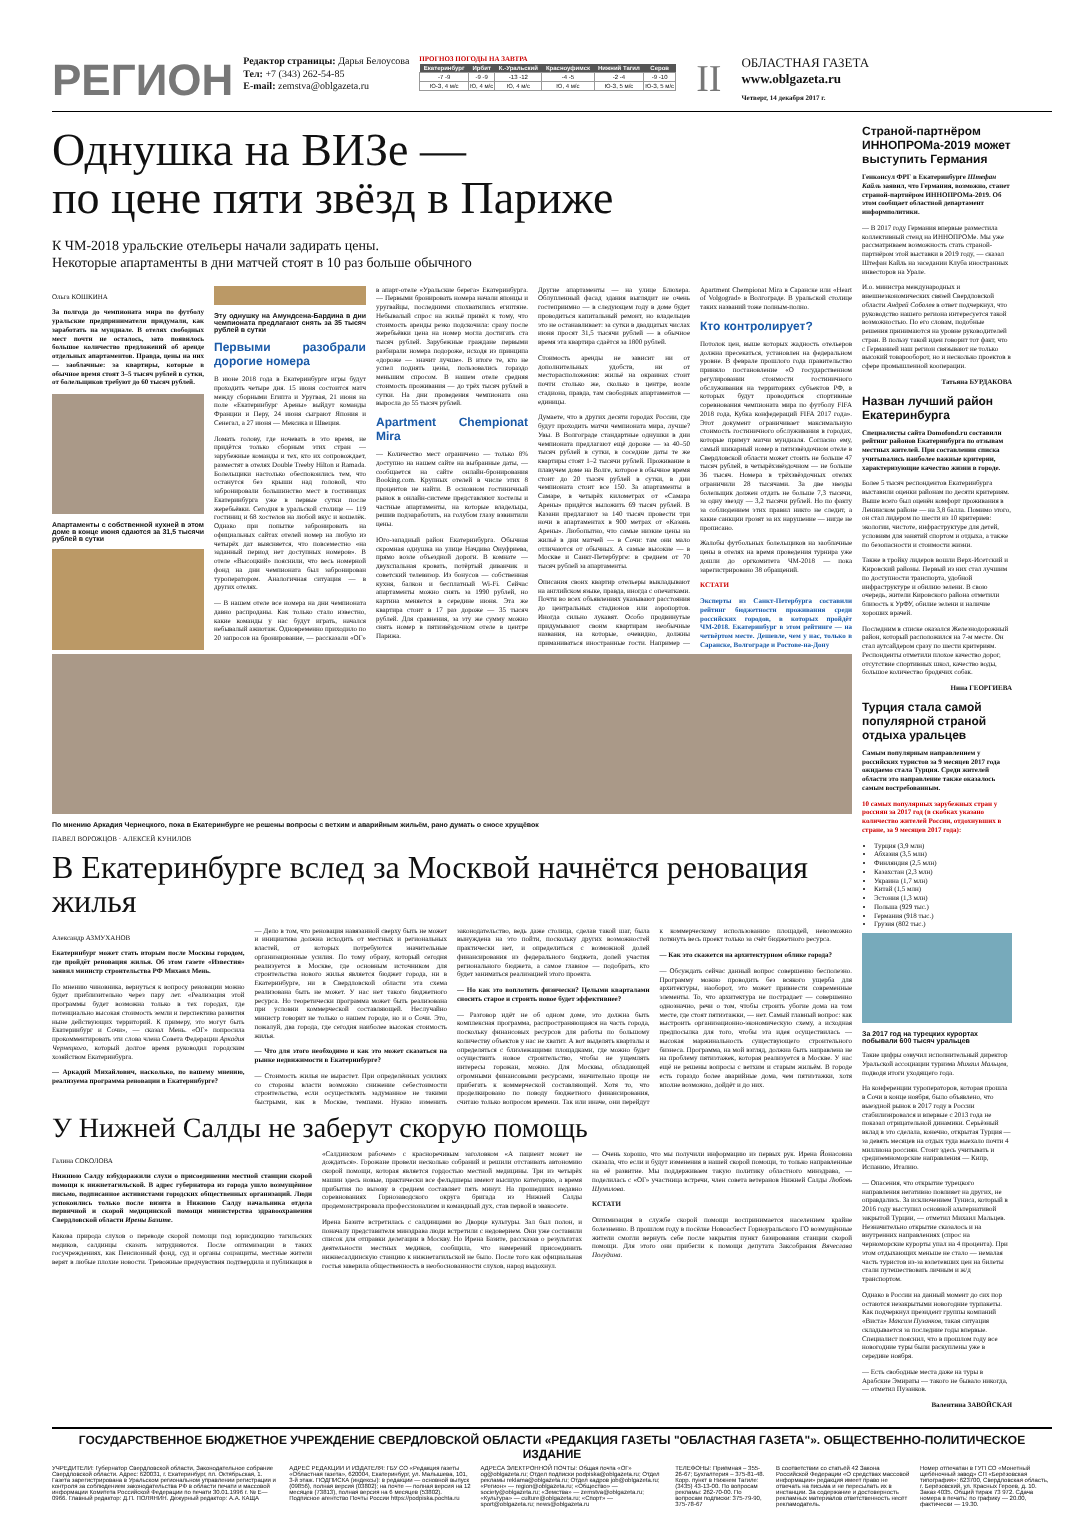РЕГИОН
Редактор страницы: Дарья Белоусова
Тел: +7 (343) 262-54-85
E-mail: zemstva@oblgazeta.ru
ПРОГНОЗ ПОГОДЫ НА ЗАВТРА
| Екатеринбург | Ирбит | К.-Уральский | Красноуфимск | Нижний Тагил | Серов |
| --- | --- | --- | --- | --- | --- |
| -7 -9 | -9 -9 | -13 -12 | -4 -5 | -2 -4 | -9 -10 |
| Ю-З, 4 м/с | Ю, 4 м/с | Ю, 4 м/с | Ю, 4 м/с | Ю-З, 5 м/с | Ю-З, 5 м/с |
II
ОБЛАСТНАЯ ГАЗЕТА
www.oblgazeta.ru
Четверг, 14 декабря 2017 г.
Однушка на ВИЗе —
по цене пяти звёзд в Париже
К ЧМ-2018 уральские отельеры начали задирать цены.
Некоторые апартаменты в дни матчей стоят в 10 раз больше обычного
Ольга КОШКИНА
За полгода до чемпионата мира по футболу уральские предприниматели придумали, как заработать на мундиале. В отелях свободных мест почти не осталось, зато появилось большое количество предложений об аренде отдельных апартаментов. Правда, цены на них — заоблачные: за квартиры, которые в обычное время стоят 3–5 тысяч рублей в сутки, от болельщиков требуют до 60 тысяч рублей.
Апартаменты с собственной кухней в этом доме в конце июня сдаются за 31,5 тысячи рублей в сутки
Эту однушку на Амундсена-Бардина в дни чемпионата предлагают снять за 35 тысяч рублей в сутки
Первыми разобрали дорогие номера
В июне 2018 года в Екатеринбурге игры будут проходить четыре дня. 15 июня состоится матч между сборными Египта и Уругвая, 21 июня на поле «Екатеринбург Арены» выйдут команды Франции и Перу, 24 июня сыграют Япония и Сенегал, а 27 июня — Мексика и Швеция.
Ломать голову, где ночевать в это время, не придётся только сборным этих стран — зарубежные команды и тех, кто их сопровождает, разместят в отелях Double Treeby Hilton и Ramada. Болельщики настолько обеспокоились тем, что останутся без крыши над головой, что забронировали большинство мест в гостиницах Екатеринбурга уже в первые сутки после жеребьёвки. Сегодня в уральской столице — 119 гостиниц и 68 хостелов на любой вкус и кошелёк. Однако при попытке забронировать на официальных сайтах отелей номер на любую из четырёх дат выясняется, что повсеместно «на заданный период нет доступных номеров». В отеле «Высоцкий» пояснили, что весь номерной фонд на дни чемпионата был забронирован туроператором. Аналогичная ситуация — в других отелях.
— В нашем отеле все номера на дни чемпионата давно распроданы. Как только стало известно, какие команды у нас будут играть, начался небывалый ажиотаж. Одновременно приходило по 20 запросов на бронирование, — рассказали «ОГ» в апарт-отеле «Уральские берега» Екатеринбурга. — Первыми бронировать номера начали японцы и уругвайцы, последними спохватились египтяне. Небывалый спрос на жильё привёл к тому, что стоимость аренды резко подскочила: сразу после жеребьёвки цена на номер могла достигать ста тысяч рублей. Зарубежные граждане первыми разбирали номера подороже, исходя из принципа «дороже — значит лучше». В итоге те, кто не успел поднять цены, пользовались гораздо меньшим спросом. В нашем отеле средняя стоимость проживания — до трёх тысяч рублей в сутки. На дни проведения чемпионата она выросла до 55 тысяч рублей.
Apartment Chempionat Mira
— Количество мест ограничено — только 8% доступно на нашем сайте на выбранные даты, — сообщается на сайте онлайн-бронирования Booking.com. Крупных отелей в числе этих 8 процентов не найти. В основном гостиничный рынок в онлайн-системе представляют хостелы и частные апартаменты, на которые владельцы, решив подзаработать, на голубом глазу взвинтили цены.
Юго-западный район Екатеринбурга. Обычная скромная однушка на улице Начдива Онуфриева, прямо возле объездной дороги. В комнате — двухспальная кровать, потёртый диванчик и советский телевизор. Из бонусов — собственная кухня, балкон и бесплатный Wi-Fi. Сейчас апартаменты можно снять за 1990 рублей, но картина меняется в середине июня. Эта же квартира стоит в 17 раз дороже — 35 тысяч рублей. Для сравнения, за эту же сумму можно снять номер в пятизвёздочном отеле в центре Парижа.
Другие апартаменты — на улице Блюхера. Облупленный фасад здания выглядит не очень гостеприимно — в следующем году в доме будет проводиться капитальный ремонт, но владельцев это не останавливает: за сутки в двадцатых числах июня просят 31,5 тысячи рублей — в обычное время эта квартира сдаётся за 1800 рублей.
Стоимость аренды не зависит ни от дополнительных удобств, ни от месторасположения: жильё на окраинах стоит почти столько же, сколько в центре, возле стадиона, правда, там свободных апартаментов — единицы.
Думаете, что в других десяти городах России, где будут проходить матчи чемпионата мира, лучше? Увы. В Волгограде стандартные однушки в дни чемпионата предлагают ещё дороже — за 40–50 тысяч рублей в сутки, в соседние даты те же квартиры стоят 1–2 тысячи рублей. Проживание в плавучем доме на Волге, которое в обычное время стоит до 20 тысяч рублей в сутки, в дни чемпионата стоит все 150. За апартаменты в Самаре, в четырёх километрах от «Самара Арены» придётся выложить 69 тысяч рублей. В Казани предлагают за 140 тысяч провести три ночи в апартаментах в 900 метрах от «Казань Арены». Любопытно, что самые низкие цены на жильё в дни матчей — в Сочи: там они мало отличаются от обычных. А самые высокие — в Москве и Санкт-Петербурге: в среднем от 70 тысяч рублей за апартаменты.
Описания своих квартир отельеры выкладывают на английском языке, правда, иногда с опечатками. Почти во всех объявлениях указывают расстояния до центральных стадионов или аэропортов. Иногда сильно лукавят. Особо продвинутые придумывают своим квартирам необычные названия, на которые, очевидно, должны приманиваться иностранные гости. Например — Apartment Chempionat Mira в Саранске или «Heart of Volgograd» в Волгограде. В уральской столице таких названий тоже полным-полно.
Кто контролирует?
Потолок цен, выше которых жадность отельеров должна пресекаться, установлен на федеральном уровне. В феврале прошлого года правительство приняло постановление «О государственном регулировании стоимости гостиничного обслуживания на территориях субъектов РФ, в которых будут проводиться спортивные соревнования чемпионата мира по футболу FIFA 2018 года, Кубка конфедераций FIFA 2017 года». Этот документ ограничивает максимальную стоимость гостиничного обслуживания в городах, которые примут матчи мундиаля. Согласно ему, самый шикарный номер в пятизвёздочном отеле в Свердловской области может стоить не больше 47 тысяч рублей, в четырёхзвёздочном — не больше 36 тысяч. Номера в трёхзвёздочных отелях ограничили 28 тысячами. За две звезды болельщик должен отдать не больше 7,3 тысячи, за одну звезду — 3,2 тысячи рублей. Но по факту за соблюдением этих правил никто не следит, а какие санкции грозят за их нарушение — нигде не прописано.
Жалобы футбольных болельщиков на заоблачные цены в отелях на время проведения турнира уже дошли до оргкомитета ЧМ-2018 — пока зарегистрировано 38 обращений.
КСТАТИ
Эксперты из Санкт-Петербурга составили рейтинг бюджетности проживания среди российских городов, в которых пройдёт ЧМ-2018. Екатеринбург в этом рейтинге — на четвёртом месте. Дешевле, чем у нас, только в Саранске, Волгограде и Ростове-на-Дону
По мнению Аркадия Чернецкого, пока в Екатеринбурге не решены вопросы с ветхим и аварийным жильём, рано думать о сносе хрущёвок
ПАВЕЛ ВОРОЖЦОВ · АЛЕКСЕЙ КУНИЛОВ
В Екатеринбурге вслед за Москвой начнётся реновация жилья
Александр АЗМУХАНОВ
Екатеринбург может стать вторым после Москвы городом, где пройдёт реновация жилья. Об этом газете «Известия» заявил министр строительства РФ Михаил Мень.
По мнению чиновника, вернуться к вопросу реновации можно будет приблизительно через пару лет. «Реализация этой программы будет возможна только в тех городах, где потенциально высокая стоимость земли и перспектива развития ныне действующих территорий. К примеру, это могут быть Екатеринбург и Сочи», — сказал Мень. «ОГ» попросила прокомментировать эти слова члена Совета Федерации Аркадия Чернецкого, который долгое время руководил городским хозяйством Екатеринбурга.
— Аркадий Михайлович, насколько, по вашему мнению, реализуема программа реновации в Екатеринбурге?
— Дело в том, что реновация навязанной сверху быть не может и инициатива должна исходить от местных и региональных властей, от которых потребуются значительные организационные усилия. По тому образу, который сегодня реализуется в Москве, где основным источником для строительства нового жилья является бюджет города, ни в Екатеринбурге, ни в Свердловской области эта схема реализована быть не может. У нас нет такого бюджетного ресурса. Но теоретически программа может быть реализована при условии коммерческой составляющей. Неслучайно министр говорит не только о нашем городе, но и о Сочи. Это, пожалуй, два города, где сегодня наиболее высокая стоимость жилья.
— Что для этого необходимо и как это может сказаться на рынке недвижимости в Екатеринбурге?
— Стоимость жилья не вырастет. При определённых усилиях со стороны власти возможно снижение себестоимости строительства, если осуществлять задуманное не такими быстрыми, как в Москве, темпами. Нужно изменить законодательство, ведь даже столица, сделав такой шаг, была вынуждена на это пойти, поскольку других возможностей практически нет, и определиться с возможной долей финансирования из федерального бюджета, долей участия регионального бюджета, а самое главное — подобрать, кто будет заниматься реализацией этого проекта.
— Но как это воплотить физически? Целыми кварталами сносить старое и строить новое будет эффективнее?
— Разговор идёт не об одном доме, это должна быть комплексная программа, распространяющаяся на часть города, поскольку финансовых ресурсов для работы по большому количеству объектов у нас не хватит. А вот выделять кварталы и определяться с близлежащими площадками, где можно будет осуществить новое строительство, чтобы не ущемлять интересы горожан, можно. Для Москвы, обладающей огромными финансовыми ресурсами, значительно проще не прибегать к коммерческой составляющей. Хотя то, что проделкировано по поводу бюджетного финансирования, считаю только вопросом времени. Так или иначе, они перейдут к коммерческому использованию площадей, невозможно потянуть весь проект только за счёт бюджетного ресурса.
— Как это скажется на архитектурном облике города?
— Обсуждать сейчас данный вопрос совершенно бесполезно. Программу можно проводить без всякого ущерба для архитектуры, наоборот, это может привнести современные элементы. То, что архитектура не пострадает — совершенно однозначно, речи о том, чтобы строить убогие дома на том месте, где стоят пятиэтажки, — нет. Самый главный вопрос: как выстроить организационно-экономическую схему, а исходная предпосылка для того, чтобы эта идея осуществилась — высокая маржинальность существующего строительного бизнеса. Программа, на мой взгляд, должна быть направлена не на проблему пятиэтажек, которая реализуется в Москве. У нас ещё не решены вопросы с ветхим и старым жильём. В городе есть гораздо более аварийные дома, чем пятиэтажки, хотя вполне возможно, дойдёт и до них.
У Нижней Салды не заберут скорую помощь
Галина СОКОЛОВА
Нижнюю Салду взбудоражили слухи о присоединении местной станции скорой помощи к нижнетагильской. В адрес губернатора из города ушло возмущённое письмо, подписанное активистами городских общественных организаций. Люди успокоились только после визита в Нижнюю Салду начальника отдела первичной и скорой медицинской помощи министерства здравоохранения Свердловской области Ирены Базите.
Какова природа слухов о переводе скорой помощи под юрисдикцию тагильских медиков, салдинцы сказать затрудняются. После оптимизации в таких госучреждениях, как Пенсионный фонд, суд и органы соцзащиты, местные жители верят в любые плохие новости. Тревожные предчувствия подтвердила и публикация в «Салдинском рабочем» с красноречивым заголовком «А пациент может не дождаться». Горожане провели несколько собраний и решили отстаивать автономию скорой помощи, которая является гордостью местной медицины. Три из четырёх машин здесь новые, практически все фельдшеры имеют высшую категорию, а время прибытия по вызову в среднем составляет пять минут. На прошедших недавно соревнованиях Горнозаводского округа бригада из Нижней Салды продемонстрировала профессионализм и командный дух, став первой в эвакосете.
Ирена Базите встретилась с салдинцами во Дворце культуры. Зал был полон, и поначалу представителя минздрава люди встретили с недоверием. Они уже составили список для отправки делегации в Москву. Но Ирена Базите, рассказав о результатах деятельности местных медиков, сообщила, что намерений присоединить нижнесалдинскую станцию к нижнетагильской не было. После того как официальная гостья заверила общественность в необоснованности слухов, народ выдохнул.
— Очень хорошо, что мы получили информацию из первых рук. Ирена Йонасовна сказала, что если и будут изменения в нашей скорой помощи, то только направленные на её развитие. Мы поддерживаем такую политику областного минздрава, — поделилась с «ОГ» участница встречи, член совета ветеранов Нижней Салды Любовь Шумилова.
КСТАТИ
Оптимизация в службе скорой помощи воспринимается населением крайне болезненно. В прошлом году в посёлке Новоасбест Горноуральского ГО возмущённые жители смогли вернуть себе после закрытия пункт базирования станции скорой помощи. Для этого они прибегли к помощи депутата Заксобрания Вячеслава Погудина.
Страной-партнёром ИННОПРОМа-2019 может выступить Германия
Генконсул ФРГ в Екатеринбурге Штефан Кайль заявил, что Германия, возможно, станет страной-партнёром ИННОПРОМа-2019. Об этом сообщает областной департамент информполитики.
— В 2017 году Германия впервые разместила коллективный стенд на ИННОПРОМе. Мы уже рассматриваем возможность стать страной-партнёром этой выставки в 2019 году, — сказал Штефан Кайль на заседании Клуба иностранных инвесторов на Урале.
И.о. министра международных и внешнеэкономических связей Свердловской области Андрей Соболев в ответ подчеркнул, что руководство нашего региона интересуется такой возможностью. По его словам, подобные решения принимаются на уровне руководителей стран. В пользу такой идеи говорит тот факт, что с Германией наш регион связывают не только высокий товарооборот, но и несколько проектов в сфере промышленной кооперации.
Татьяна БУРДАКОВА
Назван лучший район Екатеринбурга
Специалисты сайта Domofond.ru составили рейтинг районов Екатеринбурга по отзывам местных жителей. При составлении списка учитывались наиболее важные критерии, характеризующие качество жизни в городе.
Более 5 тысяч респондентов Екатеринбурга выставили оценки районам по десяти критериям. Выше всего был оценён комфорт проживания в Ленинском районе — на 3,8 балла. Помимо этого, он стал лидером по шести из 10 критериев: экологии, чистоте, инфраструктуре для детей, условиям для занятий спортом и отдыха, а также по безопасности и стоимости жизни.
Также в тройку лидеров вошли Верх-Исетский и Кировский районы. Первый из них стал лучшим по доступности транспорта, удобной инфраструктуре и обилию зелени. В свою очередь, жители Кировского района отметили близость к УрФУ, обилие зелени и наличие хороших врачей.
Последним в списке оказался Железнодорожный район, который расположился на 7-м месте. Он стал аутсайдером сразу по шести критериям. Респонденты отметили плохое качество дорог, отсутствие спортивных школ, качество воды, большое количество бродячих собак.
Нина ГЕОРГИЕВА
Турция стала самой популярной страной отдыха уральцев
Самым популярным направлением у российских туристов за 9 месяцев 2017 года ожидаемо стала Турция. Среди жителей области это направление также оказалось самым востребованным.
10 самых популярных зарубежных стран у россиян за 2017 год (в скобках указано количество жителей России, отдохнувших в стране, за 9 месяцев 2017 года):
Турция (3,9 млн)
Абхазия (3,5 млн)
Финляндия (2,5 млн)
Казахстан (2,3 млн)
Украина (1,7 млн)
Китай (1,5 млн)
Эстония (1,3 млн)
Польша (929 тыс.)
Германия (918 тыс.)
Грузия (802 тыс.)
За 2017 год на турецких курортах побывали 600 тысяч уральцев
Такие цифры озвучил исполнительный директор Уральской ассоциации туризма Михаил Мальцев, подводя итоги уходящего года.
На конференции туроператоров, которая прошла в Сочи в конце ноября, было объявлено, что выездной рынок в 2017 году в России стабилизировался и впервые с 2013 года не показал отрицательной динамики. Серьёзный вклад в это сделала, конечно, открытая Турция — за девять месяцев на отдых туда выехало почти 4 миллиона россиян. Стоит здесь учитывать и средиземноморские направления — Кипр, Испанию, Италию.
— Опасения, что открытие турецкого направления негативно повлияет на других, не оправдались. За исключением Туниса, который в 2016 году выступил основной альтернативой закрытой Турции, — отметил Михаил Мальцев. Незначительно открытие сказалось и на внутренних направлениях (спрос на черноморские курорты упал на 4 процента). При этом отдыхающих меньше не стало — немалая часть туристов из-за взлетевших цен на билеты стали путешествовать личным и ж/д транспортом.
Однако в России на данный момент до сих пор остаются незакрытыми новогодние турпакеты. Как подчеркнул президент группы компаний «Виста» Максим Пузанков, такая ситуация складывается за последние годы впервые. Специалист пояснил, что в прошлом году все новогодние туры были раскуплены уже в середине ноября.
— Есть свободные места даже на туры в Арабские Эмираты — такого не бывало никогда, — отметил Пузанков.
Валентина ЗАВОЙСКАЯ
ГОСУДАРСТВЕННОЕ БЮДЖЕТНОЕ УЧРЕЖДЕНИЕ СВЕРДЛОВСКОЙ ОБЛАСТИ «РЕДАКЦИЯ ГАЗЕТЫ "ОБЛАСТНАЯ ГАЗЕТА"». ОБЩЕСТВЕННО-ПОЛИТИЧЕСКОЕ ИЗДАНИЕ
УЧРЕДИТЕЛИ: Губернатор Свердловской области, Законодательное собрание Свердловской области. Адрес: 620031, г. Екатеринбург, пл. Октябрьская, 1. Газета зарегистрирована в Уральском региональном управлении регистрации и контроля за соблюдением законодательства РФ в области печати и массовой информации Комитета Российской Федерации по печати 30.01.1996 г. № Е—0966. Главный редактор: Д.П. ПОЛЯНИН. Дежурный редактор: А.А. КАЩА
АДРЕС РЕДАКЦИИ И ИЗДАТЕЛЯ: ГБУ СО «Редакция газеты «Областная газета», 620004, Екатеринбург, ул. Малышева, 101, 3-й этаж. ПОДПИСКА (индексы): в редакции — основной выпуск (09856), полная версия (03802); на почте — полная версия на 12 месяцев (73813), полная версия на 6 месяцев (53802). Подписное агентство Почты России https://podpiska.pochta.ru
АДРЕСА ЭЛЕКТРОННОЙ ПОЧТЫ: Общая почта «ОГ» og@oblgazeta.ru; Отдел подписки podpiska@oblgazeta.ru; Отдел рекламы reklama@oblgazeta.ru; Отдел кадров job@oblgazeta.ru; «Регион» — region@oblgazeta.ru; «Общество» — society@oblgazeta.ru; «Земства» — zemstva@oblgazeta.ru; «Культура» — culture@oblgazeta.ru; «Спорт» — sport@oblgazeta.ru; news@oblgazeta.ru
ТЕЛЕФОНЫ: Приёмная – 355-26-67; Бухгалтерия – 375-81-48. Корр. пункт в Нижнем Тагиле: (3435) 43-13-00. По вопросам рекламы: 262-70-00. По вопросам подписки: 375-79-90, 375-78-67
В соответствии со статьёй 42 Закона Российской Федерации «О средствах массовой информации» редакция имеет право не отвечать на письма и не пересылать их в инстанции. За содержание и достоверность рекламных материалов ответственность несёт рекламодатель.
Номер отпечатан в ГУП СО «Монетный щебёночный завод» СП «Берёзовская типография»: 623700, Свердловская область, г. Берёзовский, ул. Красных Героев, д. 10. Заказ 4035. Общий тираж 73 972. Сдача номера в печать: по графику — 20.00, фактически — 19.30.